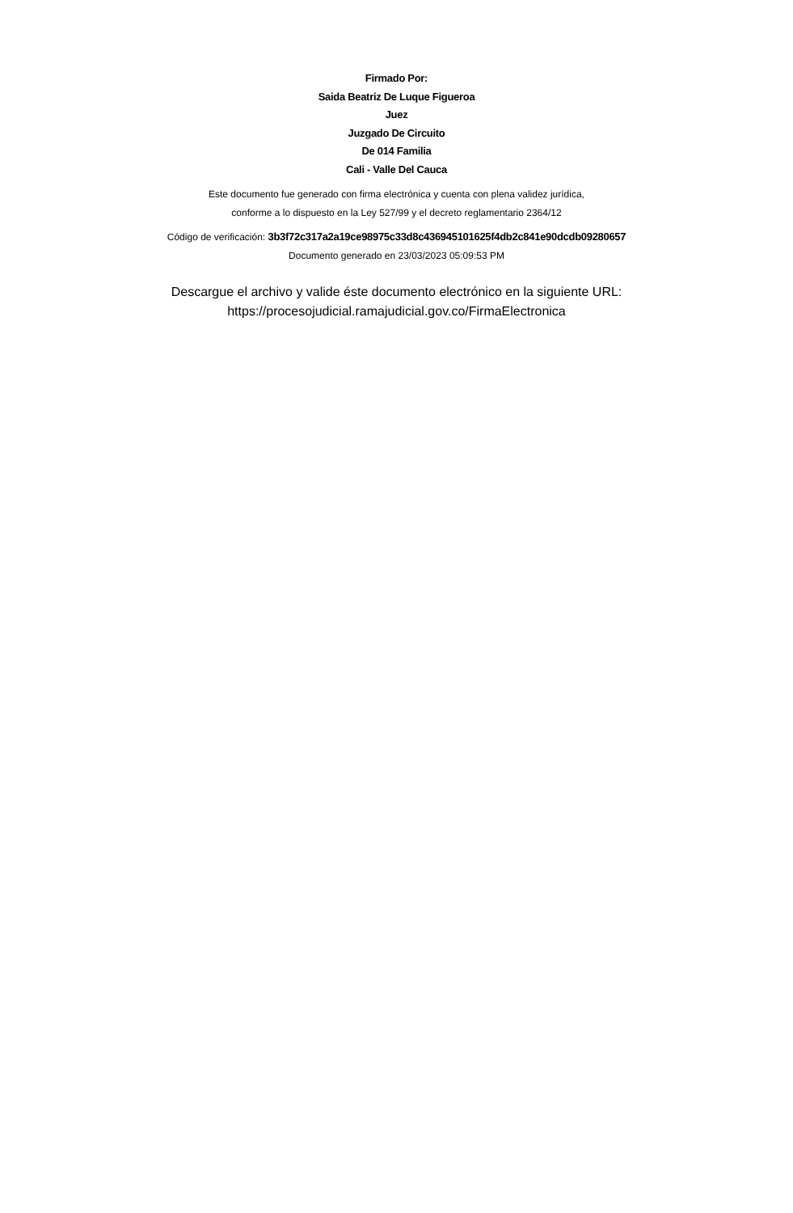Firmado Por:
Saida Beatriz De Luque Figueroa
Juez
Juzgado De Circuito
De 014 Familia
Cali - Valle Del Cauca
Este documento fue generado con firma electrónica y cuenta con plena validez jurídica,
conforme a lo dispuesto en la Ley 527/99 y el decreto reglamentario 2364/12
Código de verificación: 3b3f72c317a2a19ce98975c33d8c436945101625f4db2c841e90dcdb09280657
Documento generado en 23/03/2023 05:09:53 PM
Descargue el archivo y valide éste documento electrónico en la siguiente URL:
https://procesojudicial.ramajudicial.gov.co/FirmaElectronica